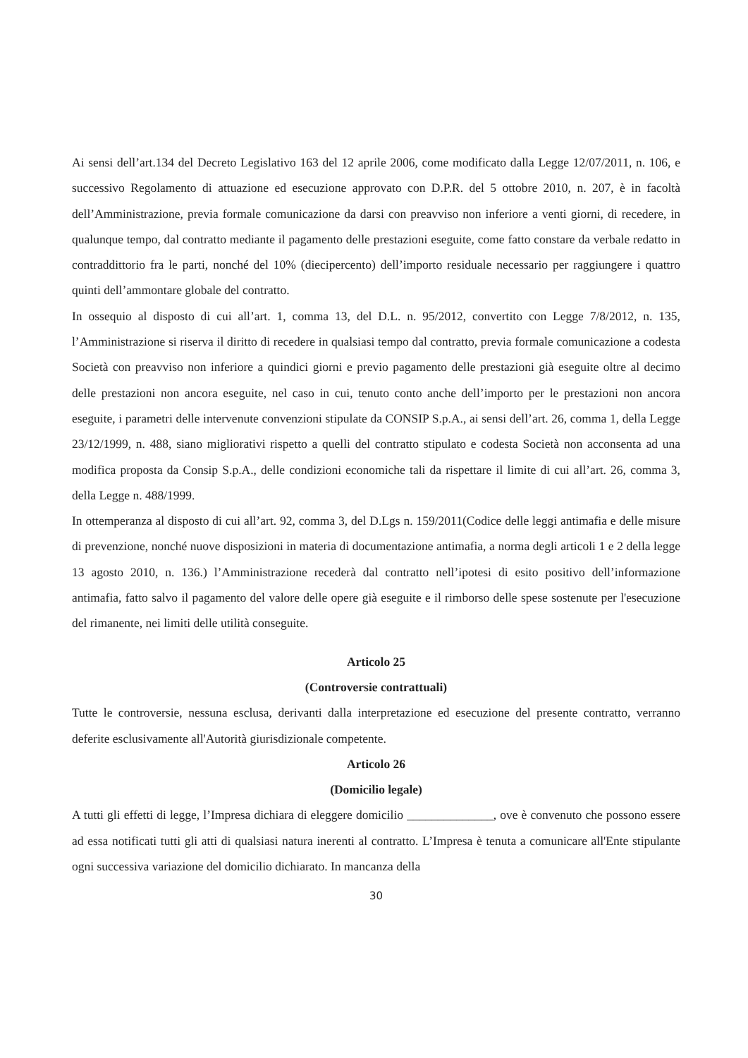Ai sensi dell’art.134 del Decreto Legislativo 163 del 12 aprile 2006, come modificato dalla Legge 12/07/2011, n. 106, e successivo Regolamento di attuazione ed esecuzione approvato con D.P.R. del 5 ottobre 2010, n. 207, è in facoltà dell’Amministrazione, previa formale comunicazione da darsi con preavviso non inferiore a venti giorni, di recedere, in qualunque tempo, dal contratto mediante il pagamento delle prestazioni eseguite, come fatto constare da verbale redatto in contraddittorio fra le parti, nonché del 10% (diecipercento) dell’importo residuale necessario per raggiungere i quattro quinti dell’ammontare globale del contratto.
In ossequio al disposto di cui all’art. 1, comma 13, del D.L. n. 95/2012, convertito con Legge 7/8/2012, n. 135, l’Amministrazione si riserva il diritto di recedere in qualsiasi tempo dal contratto, previa formale comunicazione a codesta Società con preavviso non inferiore a quindici giorni e previo pagamento delle prestazioni già eseguite oltre al decimo delle prestazioni non ancora eseguite, nel caso in cui, tenuto conto anche dell’importo per le prestazioni non ancora eseguite, i parametri delle intervenute convenzioni stipulate da CONSIP S.p.A., ai sensi dell’art. 26, comma 1, della Legge 23/12/1999, n. 488, siano migliorativi rispetto a quelli del contratto stipulato e codesta Società non acconsenta ad una modifica proposta da Consip S.p.A., delle condizioni economiche tali da rispettare il limite di cui all’art. 26, comma 3, della Legge n. 488/1999.
In ottemperanza al disposto di cui all’art. 92, comma 3, del D.Lgs n. 159/2011(Codice delle leggi antimafia e delle misure di prevenzione, nonché nuove disposizioni in materia di documentazione antimafia, a norma degli articoli 1 e 2 della legge 13 agosto 2010, n. 136.) l’Amministrazione recederà dal contratto nell’ipotesi di esito positivo dell’informazione antimafia, fatto salvo il pagamento del valore delle opere già eseguite e il rimborso delle spese sostenute per l'esecuzione del rimanente, nei limiti delle utilità conseguite.
Articolo 25
(Controversie contrattuali)
Tutte le controversie, nessuna esclusa, derivanti dalla interpretazione ed esecuzione del presente contratto, verranno deferite esclusivamente all'Autorità giurisdizionale competente.
Articolo 26
(Domicilio legale)
A tutti gli effetti di legge, l’Impresa dichiara di eleggere domicilio ______________, ove è convenuto che possono essere ad essa notificati tutti gli atti di qualsiasi natura inerenti al contratto. L’Impresa è tenuta a comunicare all'Ente stipulante ogni successiva variazione del domicilio dichiarato. In mancanza della
30